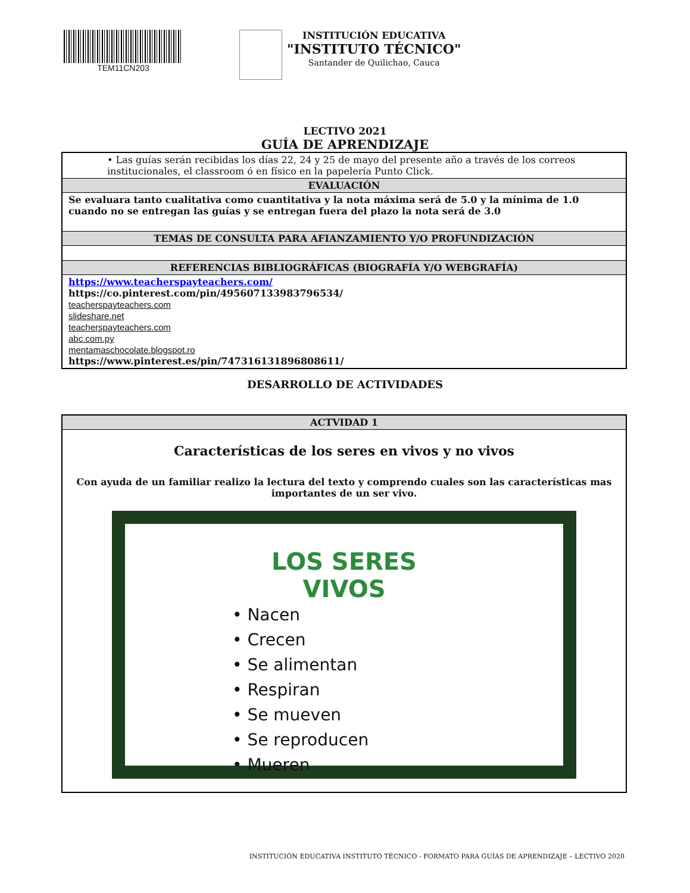TEM11CN203 INSTITUCIÓN EDUCATIVA
"INSTITUTO TÉCNICO"
Santander de Quilichao, Cauca
LECTIVO 2021
GUÍA DE APRENDIZAJE
| • Las guías serán recibidas los días 22, 24 y 25 de mayo del presente año a través de los correos institucionales, el classroom ó en físico en la papelería Punto Click. |
| EVALUACIÓN |
| Se evaluara tanto cualitativa como cuantitativa y la nota máxima será de 5.0 y la mínima de 1.0 cuando no se entregan las guías y se entregan fuera del plazo la nota será de 3.0 |
| TEMAS DE CONSULTA PARA AFIANZAMIENTO Y/O PROFUNDIZACIÓN |
| REFERENCIAS BIBLIOGRÁFICAS (BIOGRAFÍA Y/O WEBGRAFÍA) |
| https://www.teacherspayteachers.com/ https://co.pinterest.com/pin/495607133983796534/ teacherspayteachers.com slideshare.net teacherspayteachers.com abc.com.py mentamaschocolate.blogspot.ro https://www.pinterest.es/pin/747316131896808611/ |
DESARROLLO DE ACTIVIDADES
| ACTVIDAD 1 |
| --- |
| Características de los seres en vivos y no vivos Con ayuda de un familiar realizo la lectura del texto y comprendo cuales son las características mas importantes de un ser vivo. LOS SERES VIVOS • Nacen • Crecen • Se alimentan • Respiran • Se mueven • Se reproducen • Mueren |
INSTITUCIÓN EDUCATIVA INSTITUTO TÉCNICO - FORMATO PARA GUÍAS DE APRENDIZAJE – LECTIVO 2020